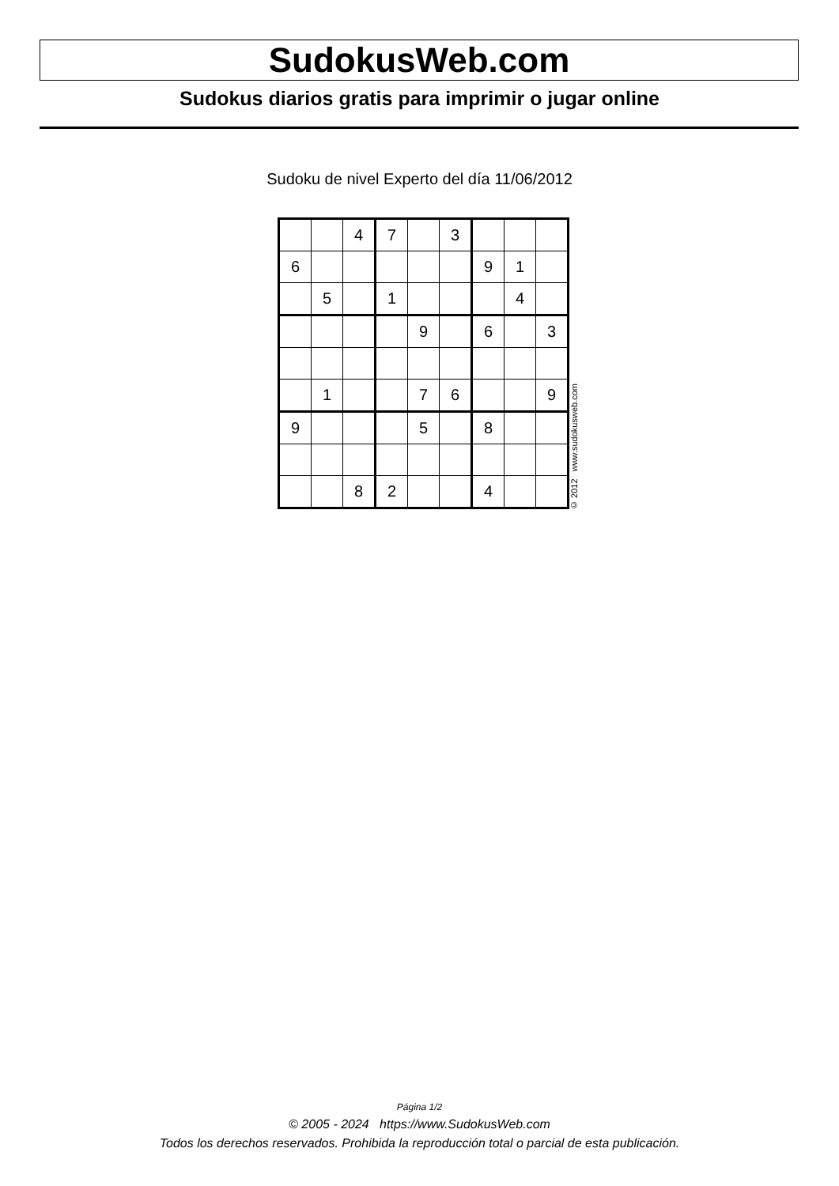SudokusWeb.com
Sudokus diarios gratis para imprimir o jugar online
Sudoku de nivel Experto del día 11/06/2012
| | | 4 | 7 | | 3 | | | |
| 6 | | | | | | 9 | 1 | |
| | 5 | | 1 | | | | 4 | |
| | | | | 9 | | 6 | | 3 |
| | 1 | | | 7 | 6 | | | 9 |
| 9 | | | | 5 | | 8 | | |
| | | 8 | 2 | | | 4 | | |
© 2012 www.sudokusweb.com
Página 1/2
© 2005 - 2024 https://www.SudokusWeb.com
Todos los derechos reservados. Prohibida la reproducción total o parcial de esta publicación.